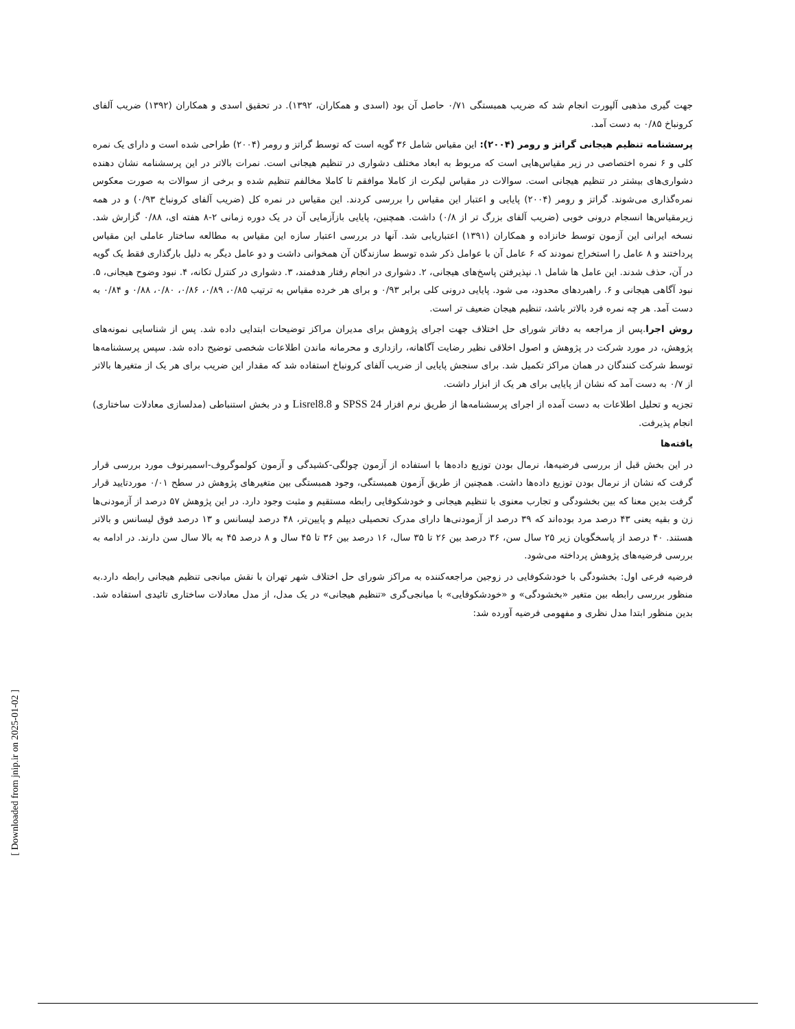جهت گیری مذهبی آلپورت انجام شد که ضریب همبستگی ۰/۷۱ حاصل آن بود (اسدی و همکاران، ۱۳۹۲). در تحقیق اسدی و همکاران (۱۳۹۲) ضریب آلفای کرونباخ ۰/۸۵ به دست آمد.
پرسشنامه تنظیم هیجانی گراتز و رومر (۲۰۰۴): این مقیاس شامل ۳۶ گویه است که توسط گراتز و رومر (۲۰۰۴) طراحی شده است و دارای یک نمره کلی و ۶ نمره اختصاصی در زیر مقیاس‌هایی است که مربوط به ابعاد مختلف دشواری در تنظیم هیجانی است. نمرات بالاتر در این پرسشنامه نشان دهنده دشواری‌های بیشتر در تنظیم هیجانی است. سوالات در مقیاس لیکرت از کاملا موافقم تا کاملا مخالفم تنظیم شده و برخی از سوالات به صورت معکوس نمره‌گذاری می‌شوند. گراتز و رومر (۲۰۰۴) پایایی و اعتبار این مقیاس را بررسی کردند. این مقیاس در نمره کل (ضریب آلفای کرونباخ ۰/۹۳) و در همه زیرمقیاس‌ها انسجام درونی خوبی (ضریب آلفای بزرگ تر از ۰/۸) داشت. همچنین، پایایی بازآزمایی آن در یک دوره زمانی ۲-۸ هفته ای، ۰/۸۸ گزارش شد. نسخه ایرانی این آزمون توسط خانزاده و همکاران (۱۳۹۱) اعتباریابی شد. آنها در بررسی اعتبار سازه این مقیاس به مطالعه ساختار عاملی این مقیاس پرداختند و ۸ عامل را استخراج نمودند که ۶ عامل آن با عوامل ذکر شده توسط سازندگان آن همخوانی داشت و دو عامل دیگر به دلیل بارگذاری فقط یک گویه در آن، حذف شدند. این عامل ها شامل ۱. نپذیرفتن پاسخ‌های هیجانی، ۲. دشواری در انجام رفتار هدفمند، ۳. دشواری در کنترل تکانه، ۴. نبود وضوح هیجانی، ۵. نبود آگاهی هیجانی و ۶. راهبردهای محدود، می شود. پایایی درونی کلی برابر ۰/۹۳ و برای هر خرده مقیاس به ترتیب ۰/۸۵، ۰/۸۹، ۰/۸۶، ۰/۸۰، ۰/۸۸ و ۰/۸۴ به دست آمد. هر چه نمره فرد بالاتر باشد، تنظیم هیجان ضعیف تر است.
روش اجرا.پس از مراجعه به دفاتر شورای حل اختلاف جهت اجرای پژوهش برای مدیران مراکز توضیحات ابتدایی داده شد. پس از شناسایی نمونه‌های پژوهش، در مورد شرکت در پژوهش و اصول اخلاقی نظیر رضایت آگاهانه، رازداری و محرمانه ماندن اطلاعات شخصی توضیح داده شد. سپس پرسشنامه‌ها توسط شرکت کنندگان در همان مراکز تکمیل شد. برای سنجش پایایی از ضریب آلفای کرونباخ استفاده شد که مقدار این ضریب برای هر یک از متغیرها بالاتر از ۰/۷ به دست آمد که نشان از پایایی برای هر یک از ابزار داشت.
تجزیه و تحلیل اطلاعات به دست آمده از اجرای پرسشنامه‌ها از طریق نرم افزار SPSS 24 و Lisrel8.8 و در بخش استنباطی (مدلسازی معادلات ساختاری) انجام پذیرفت.
یافته‌ها
در این بخش قبل از بررسی فرضیه‌ها، نرمال بودن توزیع داده‌ها با استفاده از آزمون چولگی-کشیدگی و آزمون کولموگروف-اسمیرنوف مورد بررسی قرار گرفت که نشان از نرمال بودن توزیع داده‌ها داشت. همچنین از طریق آزمون همبستگی، وجود همبستگی بین متغیرهای پژوهش در سطح ۰/۰۱ موردتایید قرار گرفت بدین معنا که بین بخشودگی و تجارب معنوی با تنظیم هیجانی و خودشکوفایی رابطه مستقیم و مثبت وجود دارد. در این پژوهش ۵۷ درصد از آزمودنی‌ها زن و بقیه یعنی ۴۳ درصد مرد بوده‌اند که ۳۹ درصد از آزمودنی‌ها دارای مدرک تحصیلی دیپلم و پایین‌تر، ۴۸ درصد لیسانس و ۱۳ درصد فوق لیسانس و بالاتر هستند. ۴۰ درصد از پاسخگویان زیر ۲۵ سال سن، ۳۶ درصد بین ۲۶ تا ۳۵ سال، ۱۶ درصد بین ۳۶ تا ۴۵ سال و ۸ درصد ۴۵ به بالا سال سن دارند. در ادامه به بررسی فرضیه‌های پژوهش پرداخته می‌شود.
فرضیه فرعی اول: بخشودگی با خودشکوفایی در زوجین مراجعه‌کننده به مراکز شورای حل اختلاف شهر تهران با نقش میانجی تنظیم هیجانی رابطه دارد.به منظور بررسی رابطه بین متغیر «بخشودگی» و «خودشکوفایی» با میانجی‌گری «تنظیم هیجانی» در یک مدل، از مدل معادلات ساختاری تائیدی استفاده شد. بدین منظور ابتدا مدل نظری و مفهومی فرضیه آورده شد:
[ Downloaded from jnip.ir on 2025-01-02 ]